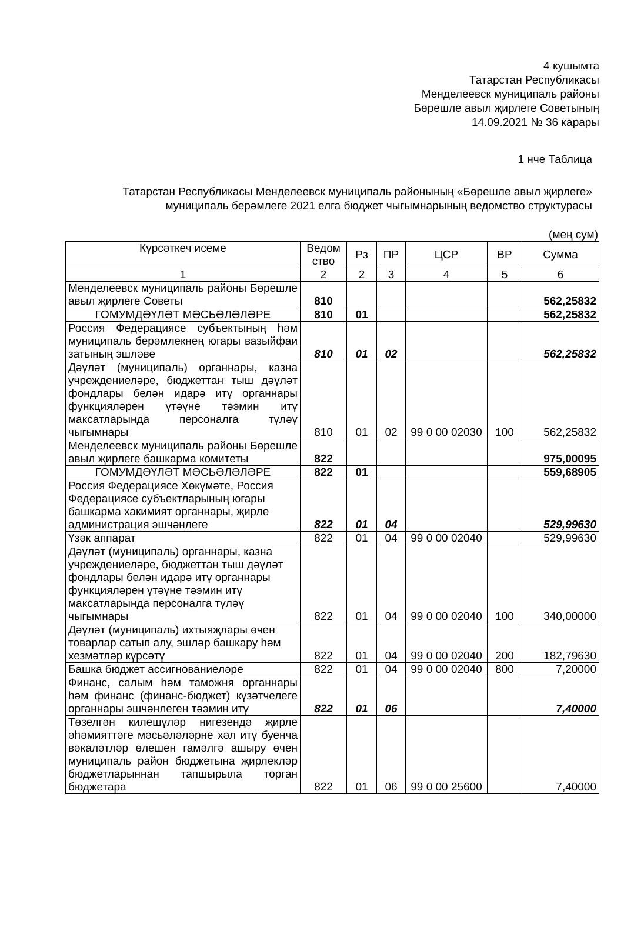4 кушымта
Татарстан Республикасы
Менделеевск муниципаль районы
Бөрешле авыл җирлеге Советының
14.09.2021 № 36 карары
1 нче Таблица
Татарстан Республикасы Менделеевск муниципаль районының «Бөрешле авыл җирлеге» муниципаль берәмлеге 2021 елга бюджет чыгымнарының ведомство структурасы
(мең сум)
| Күрсәткеч исеме | Ведом ство | Рз | ПР | ЦСР | ВР | Сумма |
| --- | --- | --- | --- | --- | --- | --- |
| 1 | 2 | 2 | 3 | 4 | 5 | 6 |
| Менделеевск муниципаль районы Бөрешле авыл җирлеге Советы | 810 | | | | | 562,25832 |
| ГОМУМДӘҮЛӘТ МӘСЬӘЛӘЛӘРЕ | 810 | 01 | | | | 562,25832 |
| Россия Федерациясе субъектының һәм муниципаль берәмлекнең югары вазыйфаи затының эшләве | 810 | 01 | 02 | | | 562,25832 |
| Дәүләт (муниципаль) органнары, казна учреждениеләре, бюджеттан тыш дәүләт фондлары белән идарә итү органнары функцияләрен үтәүне тәэмин итү максатларында персоналга түләү чыгымнары | 810 | 01 | 02 | 99 0 00 02030 | 100 | 562,25832 |
| Менделеевск муниципаль районы Бөрешле авыл җирлеге башкарма комитеты | 822 | | | | | 975,00095 |
| ГОМУМДӘҮЛӘТ МӘСЬӘЛӘЛӘРЕ | 822 | 01 | | | | 559,68905 |
| Россия Федерациясе Хөкүмәте, Россия Федерациясе субъектларының югары башкарма хакимият органнары, җирле администрация эшчәнлеге | 822 | 01 | 04 | | | 529,99630 |
| Үзәк аппарат | 822 | 01 | 04 | 99 0 00 02040 | | 529,99630 |
| Дәүләт (муниципаль) органнары, казна учреждениеләре, бюджеттан тыш дәүләт фондлары белән идарә итү органнары функцияләрен үтәүне тәэмин итү максатларында персоналга түләү чыгымнары | 822 | 01 | 04 | 99 0 00 02040 | 100 | 340,00000 |
| Дәүләт (муниципаль) ихтыяҗлары өчен товарлар сатып алу, эшләр башкару һәм хезмәтләр күрсәтү | 822 | 01 | 04 | 99 0 00 02040 | 200 | 182,79630 |
| Башка бюджет ассигнованиеләре | 822 | 01 | 04 | 99 0 00 02040 | 800 | 7,20000 |
| Финанс, салым һәм таможня органнары һәм финанс (финанс-бюджет) күзәтчелеге органнары эшчәнлеген тәэмин итү | 822 | 01 | 06 | | | 7,40000 |
| Төзелгән килешүләр нигезендә җирле әһәмияттәге мәсьәләләрне хәл итү буенча вәкаләтләр өлешен гамәлгә ашыру өчен муниципаль район бюджетына җирлекләр бюджетларыннан тапшырыла торган бюджетара | 822 | 01 | 06 | 99 0 00 25600 | | 7,40000 |